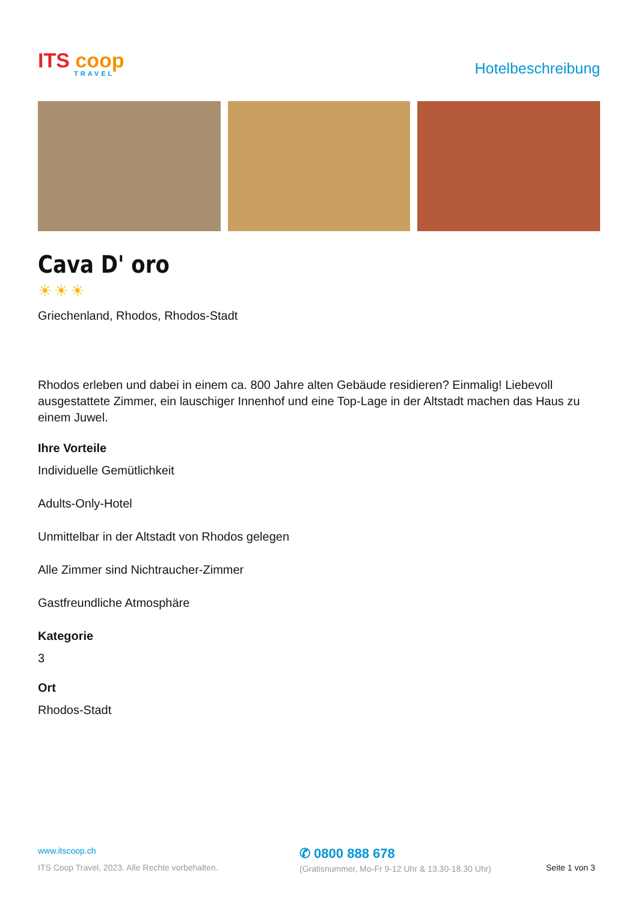ITS coop
TRAVEL
Hotelbeschreibung
Cava D' oro
☀☀☀
Griechenland, Rhodos, Rhodos-Stadt
Rhodos erleben und dabei in einem ca. 800 Jahre alten Gebäude residieren? Einmalig! Liebevoll ausgestattete Zimmer, ein lauschiger Innenhof und eine Top-Lage in der Altstadt machen das Haus zu einem Juwel.
Ihre Vorteile
Individuelle Gemütlichkeit
Adults-Only-Hotel
Unmittelbar in der Altstadt von Rhodos gelegen
Alle Zimmer sind Nichtraucher-Zimmer
Gastfreundliche Atmosphäre
Kategorie
3
Ort
Rhodos-Stadt
www.itscoop.ch
ITS Coop Travel, 2023. Alle Rechte vorbehalten.
✆ 0800 888 678
(Gratisnummer, Mo-Fr 9-12 Uhr & 13.30-18.30 Uhr)
Seite 1 von 3